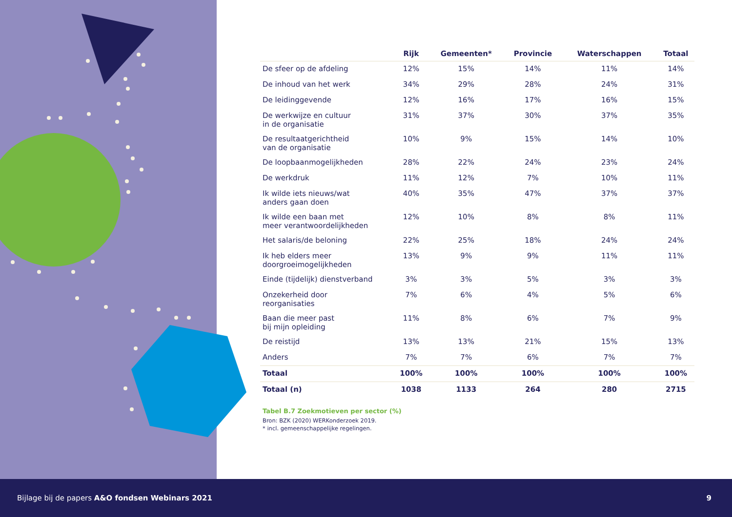| | Rijk | Gemeenten* | Provincie | Waterschappen | Totaal |
| --- | --- | --- | --- | --- | --- |
| De sfeer op de afdeling | 12% | 15% | 14% | 11% | 14% |
| De inhoud van het werk | 34% | 29% | 28% | 24% | 31% |
| De leidinggevende | 12% | 16% | 17% | 16% | 15% |
| De werkwijze en cultuur in de organisatie | 31% | 37% | 30% | 37% | 35% |
| De resultaatgerichtheid van de organisatie | 10% | 9% | 15% | 14% | 10% |
| De loopbaanmogelijkheden | 28% | 22% | 24% | 23% | 24% |
| De werkdruk | 11% | 12% | 7% | 10% | 11% |
| Ik wilde iets nieuws/wat anders gaan doen | 40% | 35% | 47% | 37% | 37% |
| Ik wilde een baan met meer verantwoordelijkheden | 12% | 10% | 8% | 8% | 11% |
| Het salaris/de beloning | 22% | 25% | 18% | 24% | 24% |
| Ik heb elders meer doorgroeimogelijkheden | 13% | 9% | 9% | 11% | 11% |
| Einde (tijdelijk) dienstverband | 3% | 3% | 5% | 3% | 3% |
| Onzekerheid door reorganisaties | 7% | 6% | 4% | 5% | 6% |
| Baan die meer past bij mijn opleiding | 11% | 8% | 6% | 7% | 9% |
| De reistijd | 13% | 13% | 21% | 15% | 13% |
| Anders | 7% | 7% | 6% | 7% | 7% |
| Totaal | 100% | 100% | 100% | 100% | 100% |
| Totaal (n) | 1038 | 1133 | 264 | 280 | 2715 |
Tabel B.7 Zoekmotieven per sector (%)
Bron: BZK (2020) WERKonderzoek 2019.
* incl. gemeenschappelijke regelingen.
Bijlage bij de papers A&O fondsen Webinars 2021 9